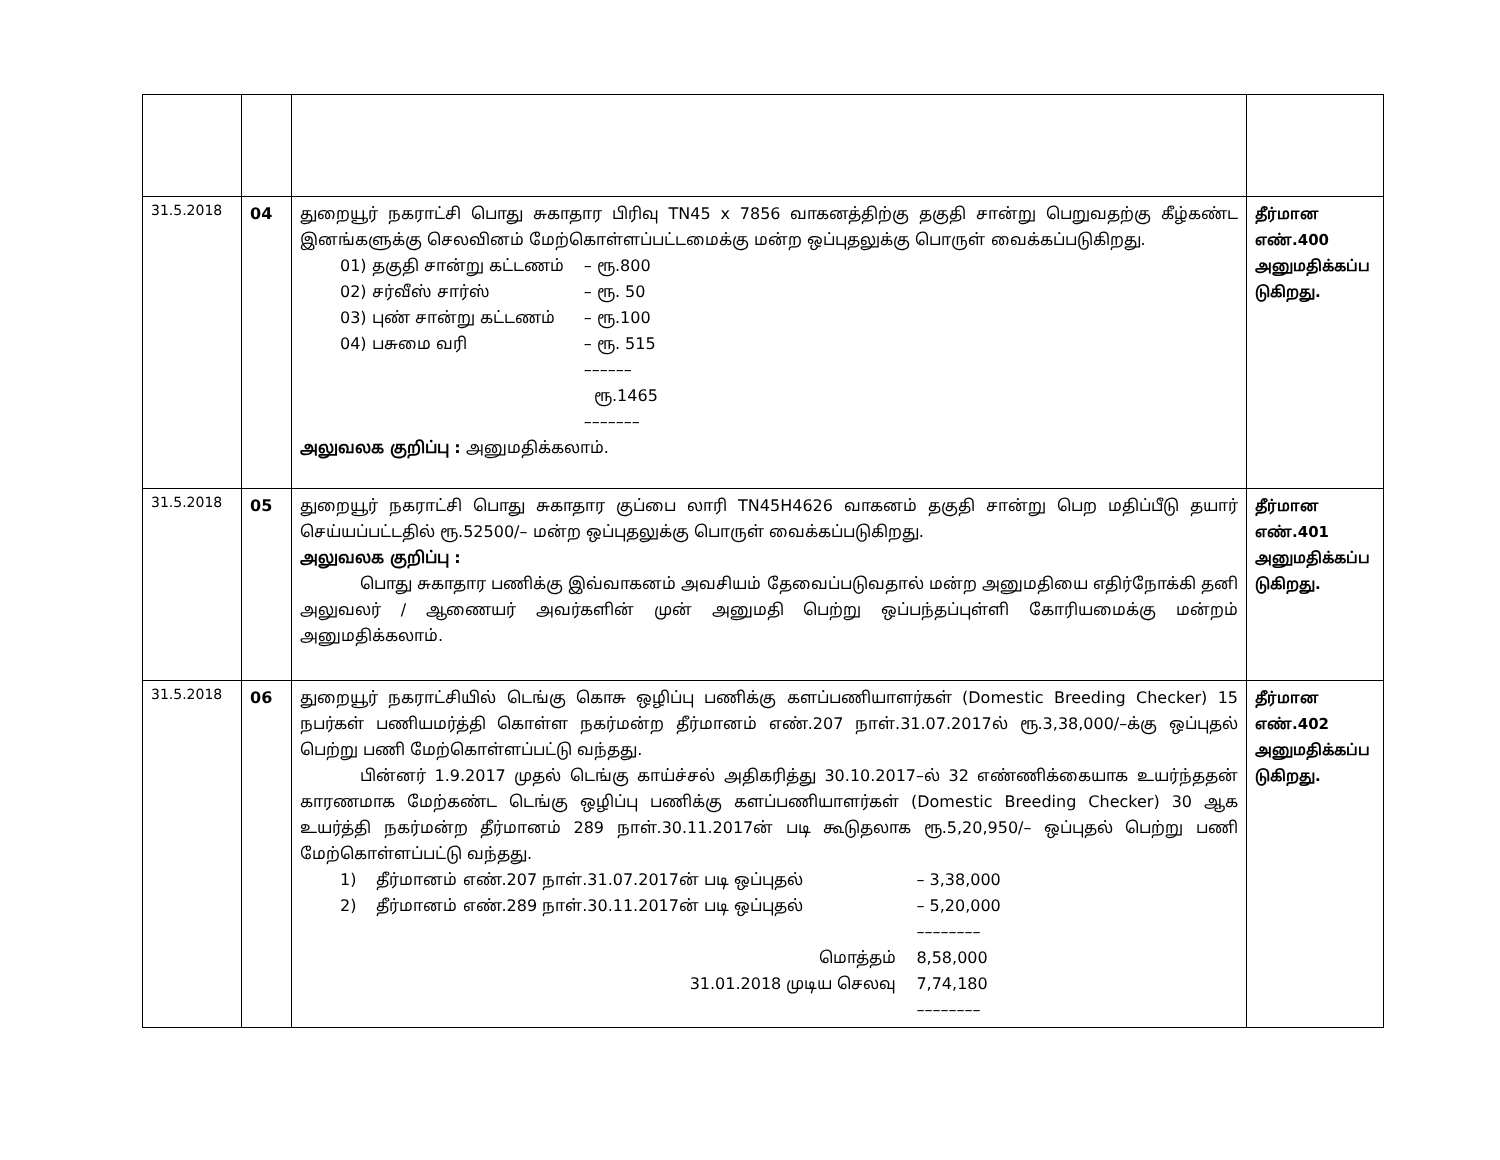| 31.5.2018 | 04 | துறையூர் நகராட்சி பொது சுகாதார பிரிவு TN45 x 7856 வாகனத்திற்கு தகுதி சான்று பெறுவதற்கு கீழ்கண்ட இனங்களுக்கு செலவினம் மேற்கொள்ளப்பட்டமைக்கு மன்ற ஒப்புதலுக்கு பொருள் வைக்கப்படுகிறது. / 01) தகுதி சான்று கட்டணம் / – ரூ.800 / / 02) சர்வீஸ் சார்ஸ் / – ரூ. 50 / / 03) புண் சான்று கட்டணம் / – ரூ.100 / / 04) பசுமை வரி / – ரூ. 515 / / / –––––– / / / ரூ.1465 / / / ––––––– / அலுவலக குறிப்பு : அனுமதிக்கலாம். | தீர்மான எண்.400 அனுமதிக்கப்ப டுகிறது. |
| 31.5.2018 | 05 | துறையூர் நகராட்சி பொது சுகாதார குப்பை லாரி TN45H4626 வாகனம் தகுதி சான்று பெற மதிப்பீடு தயார் செய்யப்பட்டதில் ரூ.52500/– மன்ற ஒப்புதலுக்கு பொருள் வைக்கப்படுகிறது. அலுவலக குறிப்பு : பொது சுகாதார பணிக்கு இவ்வாகனம் அவசியம் தேவைப்படுவதால் மன்ற அனுமதியை எதிர்நோக்கி தனி அலுவலர் / ஆணையர் அவர்களின் முன் அனுமதி பெற்று ஒப்பந்தப்புள்ளி கோரியமைக்கு மன்றம் அனுமதிக்கலாம். | தீர்மான எண்.401 அனுமதிக்கப்ப டுகிறது. |
| 31.5.2018 | 06 | துறையூர் நகராட்சியில் டெங்கு கொசு ஒழிப்பு பணிக்கு களப்பணியாளர்கள் (Domestic Breeding Checker) 15 நபர்கள் பணியமர்த்தி கொள்ள நகர்மன்ற தீர்மானம் எண்.207 நாள்.31.07.2017ல் ரூ.3,38,000/–க்கு ஒப்புதல் பெற்று பணி மேற்கொள்ளப்பட்டு வந்தது. பின்னர் 1.9.2017 முதல் டெங்கு காய்ச்சல் அதிகரித்து 30.10.2017–ல் 32 எண்ணிக்கையாக உயர்ந்ததன் காரணமாக மேற்கண்ட டெங்கு ஒழிப்பு பணிக்கு களப்பணியாளர்கள் (Domestic Breeding Checker) 30 ஆக உயர்த்தி நகர்மன்ற தீர்மானம் 289 நாள்.30.11.2017ன் படி கூடுதலாக ரூ.5,20,950/– ஒப்புதல் பெற்று பணி மேற்கொள்ளப்பட்டு வந்தது. / 1) / தீர்மானம் எண்.207 நாள்.31.07.2017ன் படி ஒப்புதல் / – 3,38,000 / / 2) / தீர்மானம் எண்.289 நாள்.30.11.2017ன் படி ஒப்புதல் / – 5,20,000 / / / / –––––––– / / / மொத்தம் / 8,58,000 / / / 31.01.2018 முடிய செலவு / 7,74,180 / / / / –––––––– / | தீர்மான எண்.402 அனுமதிக்கப்ப டுகிறது. |